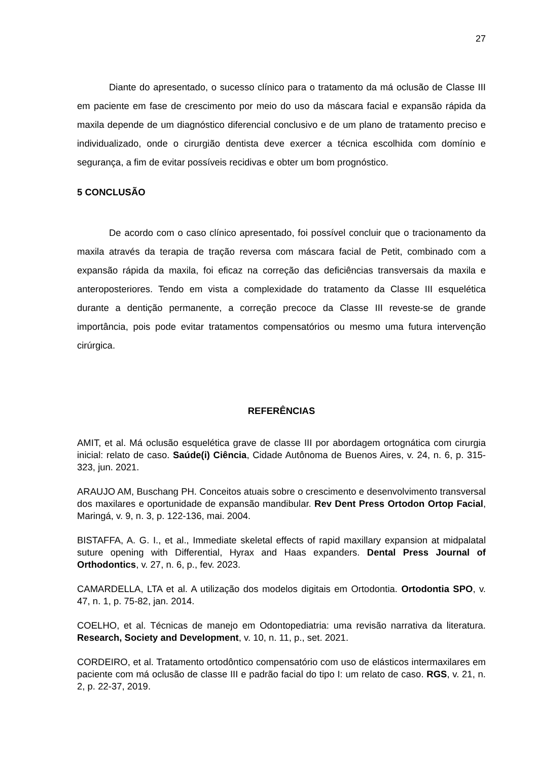27
Diante do apresentado, o sucesso clínico para o tratamento da má oclusão de Classe III em paciente em fase de crescimento por meio do uso da máscara facial e expansão rápida da maxila depende de um diagnóstico diferencial conclusivo e de um plano de tratamento preciso e individualizado, onde o cirurgião dentista deve exercer a técnica escolhida com domínio e segurança, a fim de evitar possíveis recidivas e obter um bom prognóstico.
5 CONCLUSÃO
De acordo com o caso clínico apresentado, foi possível concluir que o tracionamento da maxila através da terapia de tração reversa com máscara facial de Petit, combinado com a expansão rápida da maxila, foi eficaz na correção das deficiências transversais da maxila e anteroposteriores. Tendo em vista a complexidade do tratamento da Classe III esquelética durante a dentição permanente, a correção precoce da Classe III reveste-se de grande importância, pois pode evitar tratamentos compensatórios ou mesmo uma futura intervenção cirúrgica.
REFERÊNCIAS
AMIT, et al. Má oclusão esquelética grave de classe III por abordagem ortognática com cirurgia inicial: relato de caso. Saúde(i) Ciência, Cidade Autônoma de Buenos Aires, v. 24, n. 6, p. 315-323, jun. 2021.
ARAUJO AM, Buschang PH. Conceitos atuais sobre o crescimento e desenvolvimento transversal dos maxilares e oportunidade de expansão mandibular. Rev Dent Press Ortodon Ortop Facial, Maringá, v. 9, n. 3, p. 122-136, mai. 2004.
BISTAFFA, A. G. I., et al., Immediate skeletal effects of rapid maxillary expansion at midpalatal suture opening with Differential, Hyrax and Haas expanders. Dental Press Journal of Orthodontics, v. 27, n. 6, p., fev. 2023.
CAMARDELLA, LTA et al. A utilização dos modelos digitais em Ortodontia. Ortodontia SPO, v. 47, n. 1, p. 75-82, jan. 2014.
COELHO, et al. Técnicas de manejo em Odontopediatria: uma revisão narrativa da literatura. Research, Society and Development, v. 10, n. 11, p., set. 2021.
CORDEIRO, et al. Tratamento ortodôntico compensatório com uso de elásticos intermaxilares em paciente com má oclusão de classe III e padrão facial do tipo I: um relato de caso. RGS, v. 21, n. 2, p. 22-37, 2019.